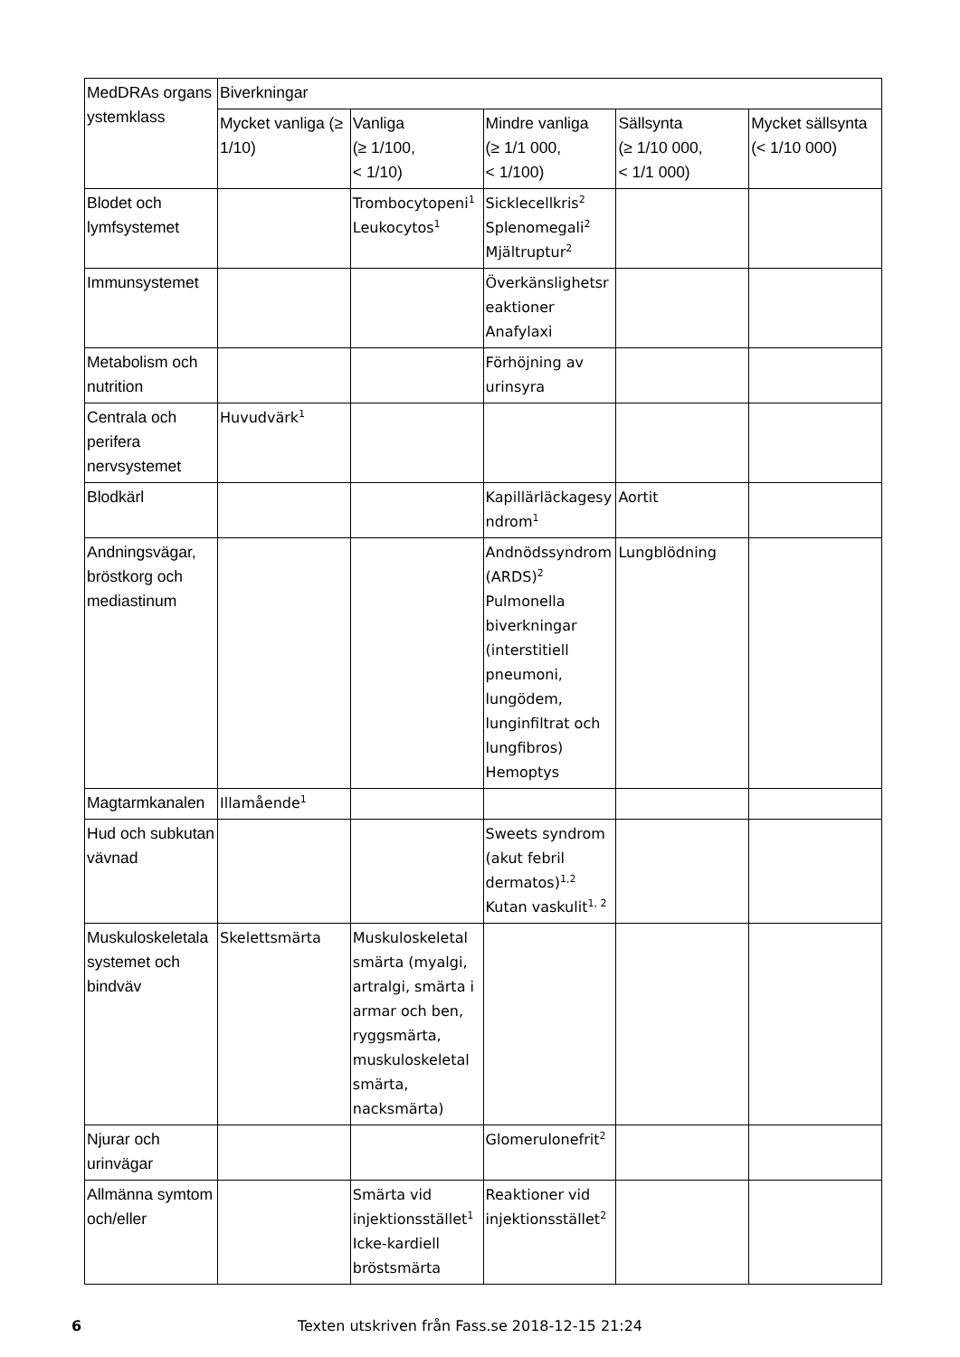| MedDRAs organs ystemklass | Biverkningar | | | | |
| --- | --- | --- | --- | --- | --- |
| | Mycket vanliga (≥ 1/10) | Vanliga (≥ 1/100, < 1/10) | Mindre vanliga (≥ 1/1 000, < 1/100) | Sällsynta (≥ 1/10 000, < 1/1 000) | Mycket sällsynta (< 1/10 000) |
| Blodet och lymfsystemet | | Trombocytopeni<sup>1</sup> Leukocytos<sup>1</sup> | Sicklecellkris<sup>2</sup> Splenomegali<sup>2</sup> Mjältruptur<sup>2</sup> | | |
| Immunsystemet | | | Överkänslighetsr eaktioner Anafylaxi | | |
| Metabolism och nutrition | | | Förhöjning av urinsyra | | |
| Centrala och perifera nervsystemet | Huvudvärk<sup>1</sup> | | | | |
| Blodkärl | | | Kapillärläckagesy ndrom<sup>1</sup> | Aortit | |
| Andningsvägar, bröstkorg och mediastinum | | | Andnödssyndrom (ARDS)<sup>2</sup> Pulmonella biverkningar (interstitiell pneumoni, lungödem, lunginfiltrat och lungfibros) Hemoptys | Lungblödning | |
| Magtarmkanalen | Illamående<sup>1</sup> | | | | |
| Hud och subkutan vävnad | | | Sweets syndrom (akut febril dermatos)<sup>1,2</sup> Kutan vaskulit<sup>1, 2</sup> | | |
| Muskuloskeletala systemet och bindväv | Skelettsmärta | Muskuloskeletal smärta (myalgi, artralgi, smärta i armar och ben, ryggsmärta, muskuloskeletal smärta, nacksmärta) | | | |
| Njurar och urinvägar | | | Glomerulonefrit<sup>2</sup> | | |
| Allmänna symtom och/eller | | Smärta vid injektionsstället<sup>1</sup> Icke-kardiell bröstsmärta | Reaktioner vid injektionsstället<sup>2</sup> | | |
6 Texten utskriven från Fass.se 2018-12-15 21:24